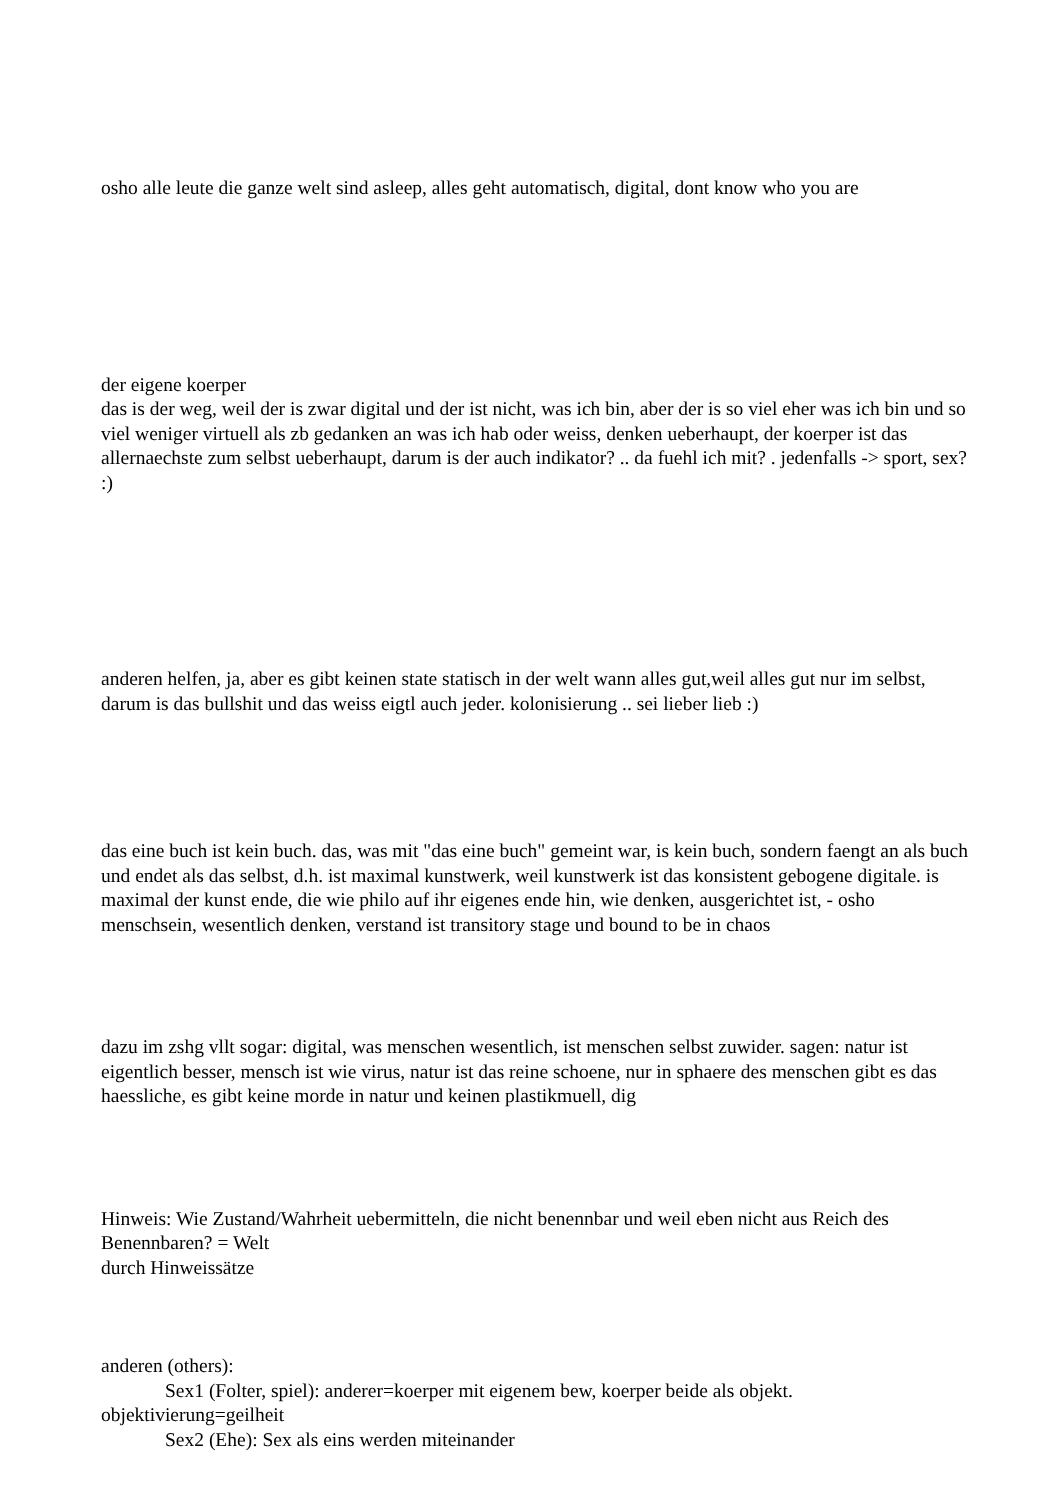osho alle leute die ganze welt sind asleep, alles geht automatisch, digital, dont know who you are
der eigene koerper
das is der weg, weil der is zwar digital und der ist nicht, was ich bin, aber der is so viel eher was ich bin und so viel weniger virtuell als zb gedanken an was ich hab oder weiss, denken ueberhaupt, der koerper ist das allernaechste zum selbst ueberhaupt, darum is der auch indikator? .. da fuehl ich mit? . jedenfalls -> sport, sex? :)
anderen helfen, ja, aber es gibt keinen state statisch in der welt wann alles gut,weil alles gut nur im selbst, darum is das bullshit und das weiss eigtl auch jeder. kolonisierung .. sei lieber lieb :)
das eine buch ist kein buch. das, was mit "das eine buch" gemeint war, is kein buch, sondern faengt an als buch und endet als das selbst, d.h. ist maximal kunstwerk, weil kunstwerk ist das konsistent gebogene digitale. is maximal der kunst ende, die wie philo auf ihr eigenes ende hin, wie denken, ausgerichtet ist, - osho menschsein, wesentlich denken, verstand ist transitory stage und bound to be in chaos
dazu im zshg vllt sogar: digital, was menschen wesentlich, ist menschen selbst zuwider. sagen: natur ist eigentlich besser, mensch ist wie virus, natur ist das reine schoene, nur in sphaere des menschen gibt es das haessliche, es gibt keine morde in natur und keinen plastikmuell, dig
Hinweis: Wie Zustand/Wahrheit uebermitteln, die nicht benennbar und weil eben nicht aus Reich des Benennbaren? = Welt
durch Hinweissätze
anderen (others):
Sex1 (Folter, spiel): anderer=koerper mit eigenem bew, koerper beide als objekt.
objektivierung=geilheit
Sex2 (Ehe): Sex als eins werden miteinander